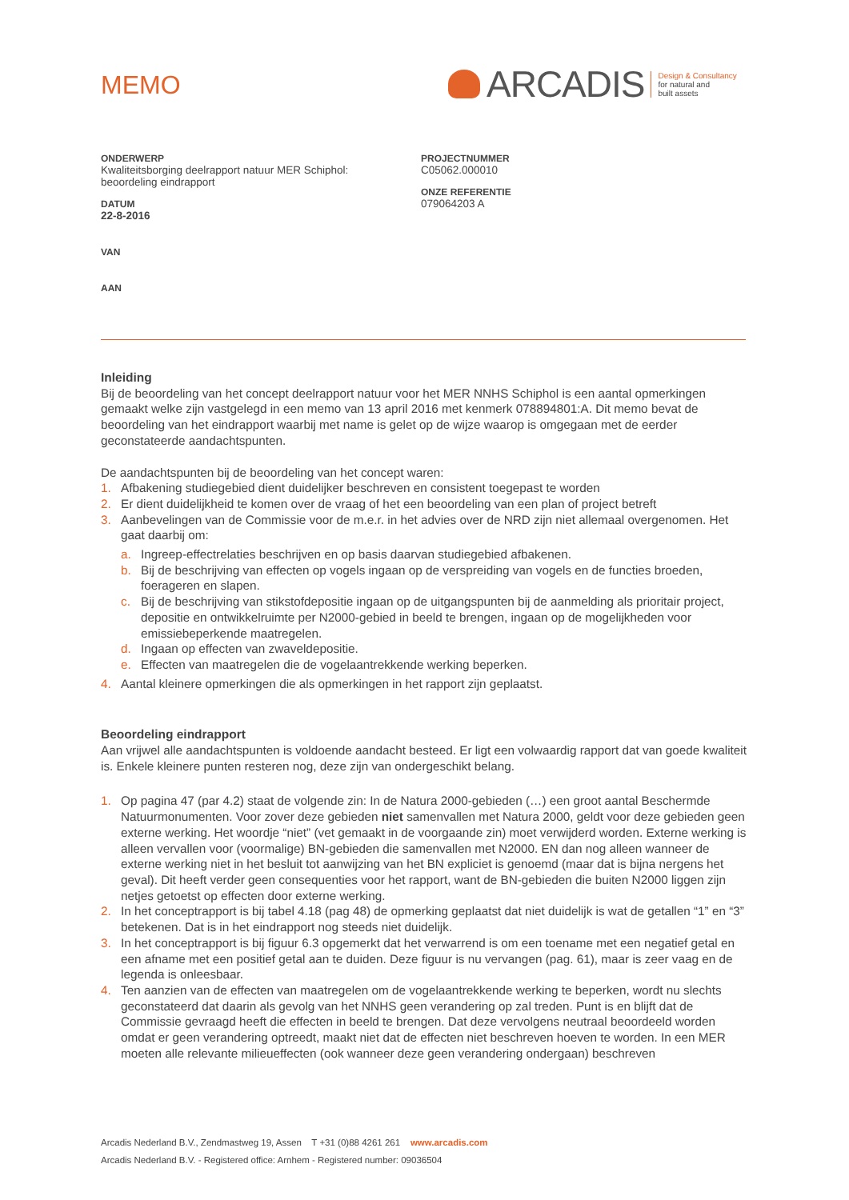MEMO
ARCADIS
Design & Consultancy
for natural and
built assets
ONDERWERP
Kwaliteitsborging deelrapport natuur MER Schiphol:
beoordeling eindrapport
DATUM
22-8-2016
VAN
AAN
PROJECTNUMMER
C05062.000010
ONZE REFERENTIE
079064203 A
Inleiding
Bij de beoordeling van het concept deelrapport natuur voor het MER NNHS Schiphol is een aantal opmerkingen gemaakt welke zijn vastgelegd in een memo van 13 april 2016 met kenmerk 078894801:A. Dit memo bevat de beoordeling van het eindrapport waarbij met name is gelet op de wijze waarop is omgegaan met de eerder geconstateerde aandachtspunten.
De aandachtspunten bij de beoordeling van het concept waren:
1. Afbakening studiegebied dient duidelijker beschreven en consistent toegepast te worden
2. Er dient duidelijkheid te komen over de vraag of het een beoordeling van een plan of project betreft
3. Aanbevelingen van de Commissie voor de m.e.r. in het advies over de NRD zijn niet allemaal overgenomen. Het gaat daarbij om:
a. Ingreep-effectrelaties beschrijven en op basis daarvan studiegebied afbakenen.
b. Bij de beschrijving van effecten op vogels ingaan op de verspreiding van vogels en de functies broeden, foerageren en slapen.
c. Bij de beschrijving van stikstofdepositie ingaan op de uitgangspunten bij de aanmelding als prioritair project, depositie en ontwikkelruimte per N2000-gebied in beeld te brengen, ingaan op de mogelijkheden voor emissiebeperkende maatregelen.
d. Ingaan op effecten van zwaveldepositie.
e. Effecten van maatregelen die de vogelaantrekkende werking beperken.
4. Aantal kleinere opmerkingen die als opmerkingen in het rapport zijn geplaatst.
Beoordeling eindrapport
Aan vrijwel alle aandachtspunten is voldoende aandacht besteed. Er ligt een volwaardig rapport dat van goede kwaliteit is. Enkele kleinere punten resteren nog, deze zijn van ondergeschikt belang.
1. Op pagina 47 (par 4.2) staat de volgende zin: In de Natura 2000-gebieden (…) een groot aantal Beschermde Natuurmonumenten. Voor zover deze gebieden niet samenvallen met Natura 2000, geldt voor deze gebieden geen externe werking. Het woordje “niet” (vet gemaakt in de voorgaande zin) moet verwijderd worden. Externe werking is alleen vervallen voor (voormalige) BN-gebieden die samenvallen met N2000. EN dan nog alleen wanneer de externe werking niet in het besluit tot aanwijzing van het BN expliciet is genoemd (maar dat is bijna nergens het geval). Dit heeft verder geen consequenties voor het rapport, want de BN-gebieden die buiten N2000 liggen zijn netjes getoetst op effecten door externe werking.
2. In het conceptrapport is bij tabel 4.18 (pag 48) de opmerking geplaatst dat niet duidelijk is wat de getallen “1” en “3” betekenen. Dat is in het eindrapport nog steeds niet duidelijk.
3. In het conceptrapport is bij figuur 6.3 opgemerkt dat het verwarrend is om een toename met een negatief getal en een afname met een positief getal aan te duiden. Deze figuur is nu vervangen (pag. 61), maar is zeer vaag en de legenda is onleesbaar.
4. Ten aanzien van de effecten van maatregelen om de vogelaantrekkende werking te beperken, wordt nu slechts geconstateerd dat daarin als gevolg van het NNHS geen verandering op zal treden. Punt is en blijft dat de Commissie gevraagd heeft die effecten in beeld te brengen. Dat deze vervolgens neutraal beoordeeld worden omdat er geen verandering optreedt, maakt niet dat de effecten niet beschreven hoeven te worden. In een MER moeten alle relevante milieueffecten (ook wanneer deze geen verandering ondergaan) beschreven
Arcadis Nederland B.V., Zendmastweg 19, Assen T +31 (0)88 4261 261 www.arcadis.com
Arcadis Nederland B.V. - Registered office: Arnhem - Registered number: 09036504